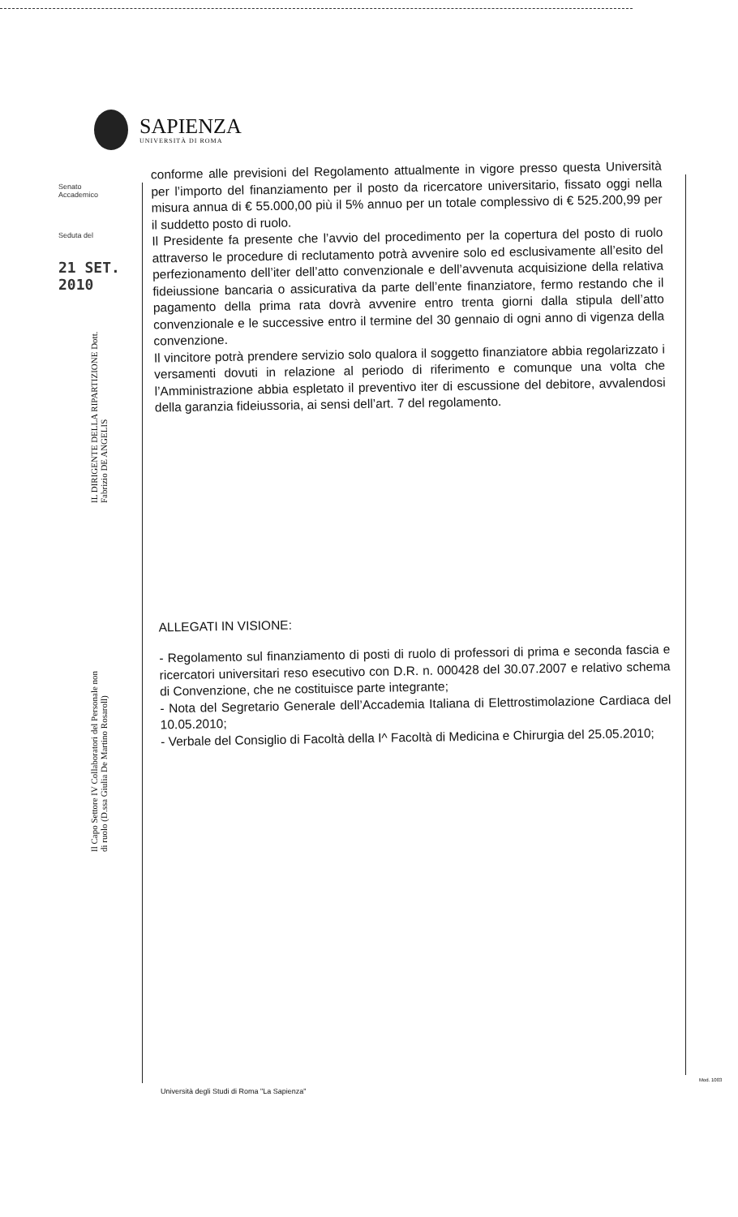SAPIENZA
UNIVERSITÀ DI ROMA
Senato
Accademico
Seduta del
21 SET. 2010
IL DIRIGENTE DELLA RIPARTIZIONE Dott. Fabrizio DE ANGELIS
Il Capo Settore IV Collaboratori del Personale non di ruolo (D.ssa Giulia De Martino Rosaroll)
conforme alle previsioni del Regolamento attualmente in vigore presso questa Università per l’importo del finanziamento per il posto da ricercatore universitario, fissato oggi nella misura annua di € 55.000,00 più il 5% annuo per un totale complessivo di € 525.200,99 per il suddetto posto di ruolo.
Il Presidente fa presente che l’avvio del procedimento per la copertura del posto di ruolo attraverso le procedure di reclutamento potrà avvenire solo ed esclusivamente all’esito del perfezionamento dell’iter dell’atto convenzionale e dell’avvenuta acquisizione della relativa fideiussione bancaria o assicurativa da parte dell’ente finanziatore, fermo restando che il pagamento della prima rata dovrà avvenire entro trenta giorni dalla stipula dell’atto convenzionale e le successive entro il termine del 30 gennaio di ogni anno di vigenza della convenzione.
Il vincitore potrà prendere servizio solo qualora il soggetto finanziatore abbia regolarizzato i versamenti dovuti in relazione al periodo di riferimento e comunque una volta che l’Amministrazione abbia espletato il preventivo iter di escussione del debitore, avvalendosi della garanzia fideiussoria, ai sensi dell’art. 7 del regolamento.
ALLEGATI IN VISIONE:
- Regolamento sul finanziamento di posti di ruolo di professori di prima e seconda fascia e ricercatori universitari reso esecutivo con D.R. n. 000428 del 30.07.2007 e relativo schema di Convenzione, che ne costituisce parte integrante;
- Nota del Segretario Generale dell’Accademia Italiana di Elettrostimolazione Cardiaca del 10.05.2010;
- Verbale del Consiglio di Facoltà della I^ Facoltà di Medicina e Chirurgia del 25.05.2010;
Università degli Studi di Roma "La Sapienza"
Mod. 1003